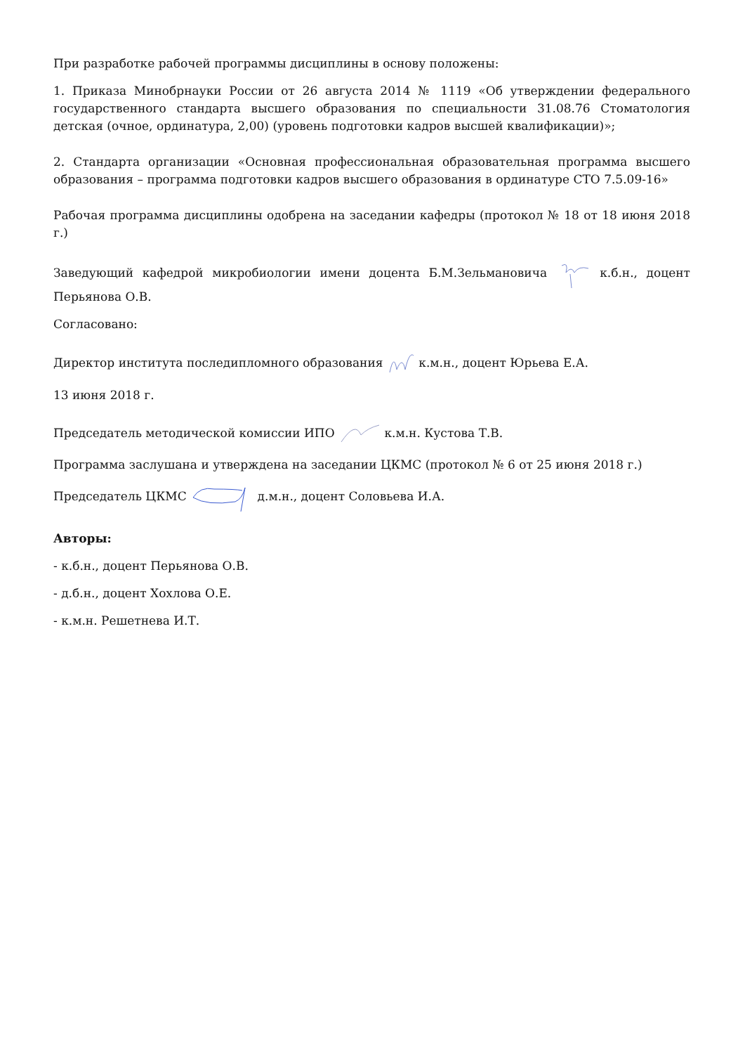При разработке рабочей программы дисциплины в основу положены:
1. Приказа Минобрнауки России от 26 августа 2014 № 1119 «Об утверждении федерального государственного стандарта высшего образования по специальности 31.08.76 Стоматология детская (очное, ординатура, 2,00) (уровень подготовки кадров высшей квалификации)»;
2. Стандарта организации «Основная профессиональная образовательная программа высшего образования – программа подготовки кадров высшего образования в ординатуре СТО 7.5.09-16»
Рабочая программа дисциплины одобрена на заседании кафедры (протокол № 18 от 18 июня 2018 г.)
Заведующий кафедрой микробиологии имени доцента Б.М.Зельмановича к.б.н., доцент Перьянова О.В.
Согласовано:
Директор института последипломного образования к.м.н., доцент Юрьева Е.А.
13 июня 2018 г.
Председатель методической комиссии ИПО к.м.н. Кустова Т.В.
Программа заслушана и утверждена на заседании ЦКМС (протокол № 6 от 25 июня 2018 г.)
Председатель ЦКМС д.м.н., доцент Соловьева И.А.
Авторы:
- к.б.н., доцент Перьянова О.В.
- д.б.н., доцент Хохлова О.Е.
- к.м.н. Решетнева И.Т.